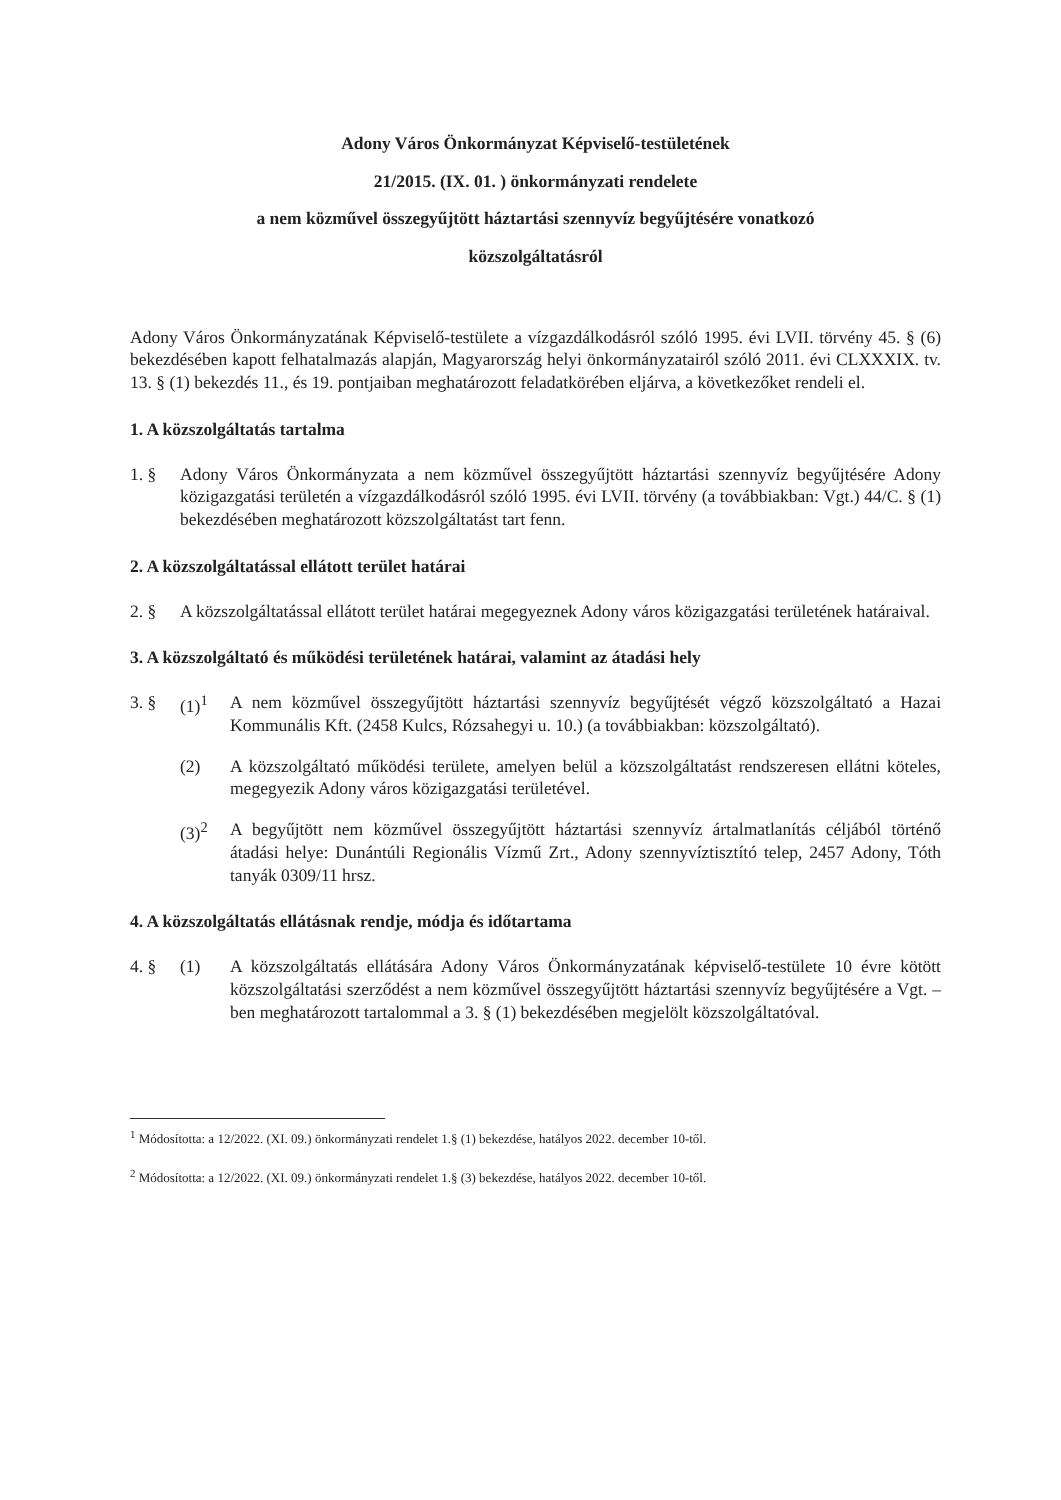Adony Város Önkormányzat Képviselő-testületének
21/2015. (IX. 01. ) önkormányzati rendelete
a nem közművel összegyűjtött háztartási szennyvíz begyűjtésére vonatkozó
közszolgáltatásról
Adony Város Önkormányzatának Képviselő-testülete a vízgazdálkodásról szóló 1995. évi LVII. törvény 45. § (6) bekezdésében kapott felhatalmazás alapján, Magyarország helyi önkormányzatairól szóló 2011. évi CLXXXIX. tv. 13. § (1) bekezdés 11., és 19. pontjaiban meghatározott feladatkörében eljárva, a következőket rendeli el.
1. A közszolgáltatás tartalma
1. § Adony Város Önkormányzata a nem közművel összegyűjtött háztartási szennyvíz begyűjtésére Adony közigazgatási területén a vízgazdálkodásról szóló 1995. évi LVII. törvény (a továbbiakban: Vgt.) 44/C. § (1) bekezdésében meghatározott közszolgáltatást tart fenn.
2. A közszolgáltatással ellátott terület határai
2. § A közszolgáltatással ellátott terület határai megegyeznek Adony város közigazgatási területének határaival.
3. A közszolgáltató és működési területének határai, valamint az átadási hely
3. § (1)<sup>1</sup> A nem közművel összegyűjtött háztartási szennyvíz begyűjtését végző közszolgáltató a Hazai Kommunális Kft. (2458 Kulcs, Rózsahegyi u. 10.) (a továbbiakban: közszolgáltató).
(2) A közszolgáltató működési területe, amelyen belül a közszolgáltatást rendszeresen ellátni köteles, megegyezik Adony város közigazgatási területével.
(3)<sup>2</sup> A begyűjtött nem közművel összegyűjtött háztartási szennyvíz ártalmatlanítás céljából történő átadási helye: Dunántúli Regionális Vízmű Zrt., Adony szennyvíztisztító telep, 2457 Adony, Tóth tanyák 0309/11 hrsz.
4. A közszolgáltatás ellátásnak rendje, módja és időtartama
4. § (1) A közszolgáltatás ellátására Adony Város Önkormányzatának képviselő-testülete 10 évre kötött közszolgáltatási szerződést a nem közművel összegyűjtött háztartási szennyvíz begyűjtésére a Vgt. –ben meghatározott tartalommal a 3. § (1) bekezdésében megjelölt közszolgáltatóval.
<sup>1</sup> Módosította: a 12/2022. (XI. 09.) önkormányzati rendelet 1.§ (1) bekezdése, hatályos 2022. december 10-től.
<sup>2</sup> Módosította: a 12/2022. (XI. 09.) önkormányzati rendelet 1.§ (3) bekezdése, hatályos 2022. december 10-től.